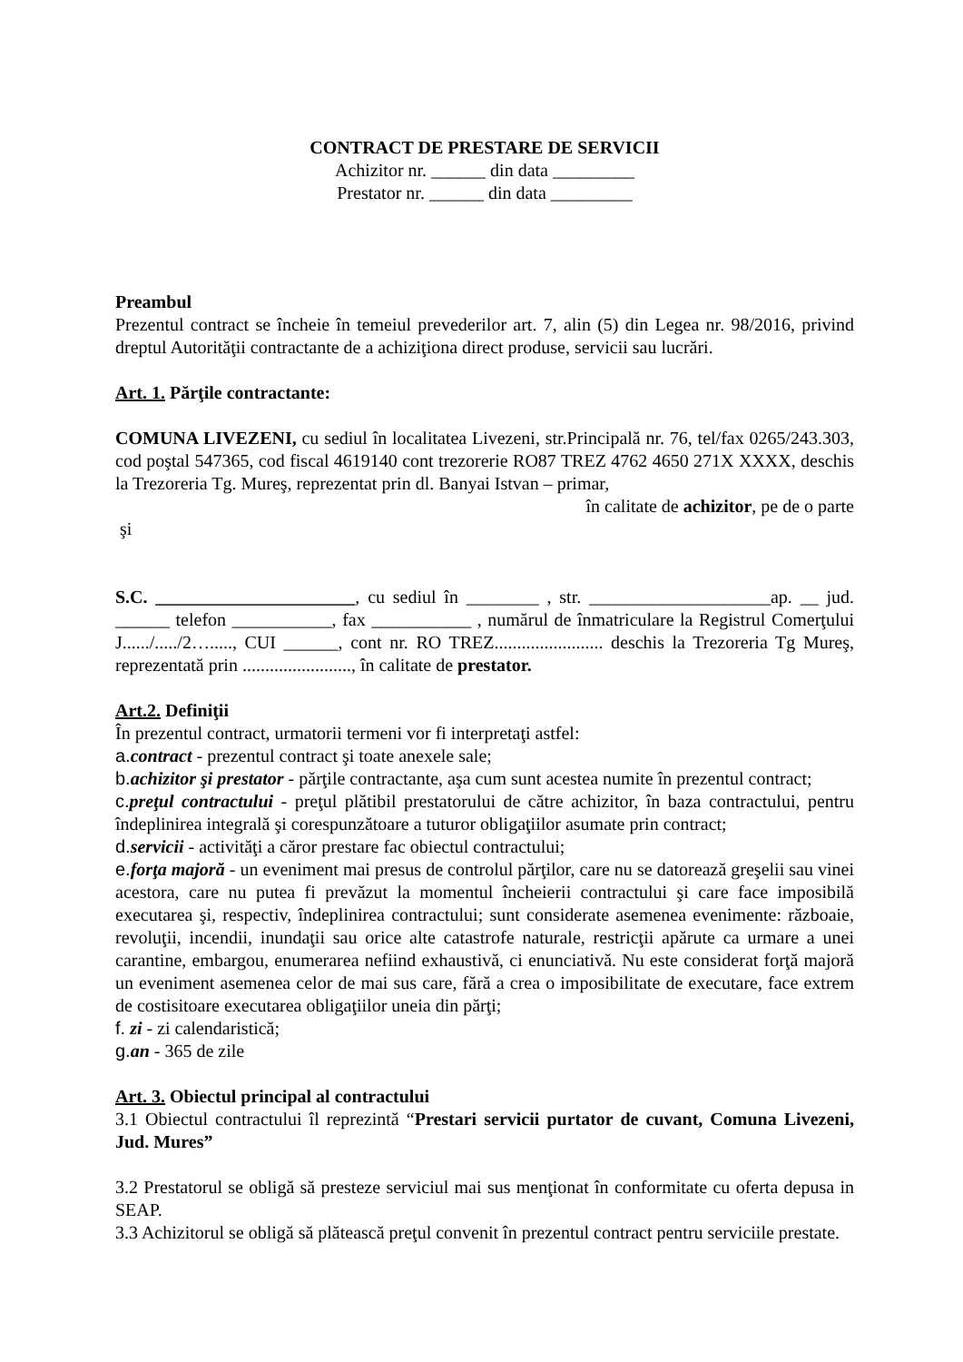CONTRACT DE PRESTARE DE SERVICII
Achizitor nr. ______ din data _________
Prestator nr. ______ din data _________
Preambul
Prezentul contract se încheie în temeiul prevederilor art. 7, alin (5) din Legea nr. 98/2016, privind dreptul Autorităţii contractante de a achiziţiona direct produse, servicii sau lucrări.
Art. 1. Părţile contractante:
COMUNA LIVEZENI, cu sediul în localitatea Livezeni, str.Principală nr. 76, tel/fax 0265/243.303, cod poştal 547365, cod fiscal 4619140 cont trezorerie RO87 TREZ 4762 4650 271X XXXX, deschis la Trezoreria Tg. Mureş, reprezentat prin dl. Banyai Istvan – primar,
în calitate de achizitor, pe de o parte
şi
S.C. ______________________, cu sediul în ________ , str. ____________________ap. __ jud. ______ telefon ___________, fax ___________ , numărul de înmatriculare la Registrul Comerţului J....../...../2…....., CUI ______, cont nr. RO TREZ........................ deschis la Trezoreria Tg Mureş, reprezentată prin ........................, în calitate de prestator.
Art.2. Definiţii
În prezentul contract, urmatorii termeni vor fi interpretaţi astfel:
a. contract - prezentul contract şi toate anexele sale;
b. achizitor şi prestator - părţile contractante, aşa cum sunt acestea numite în prezentul contract;
c. preţul contractului - preţul plătibil prestatorului de către achizitor, în baza contractului, pentru îndeplinirea integrală şi corespunzătoare a tuturor obligaţiilor asumate prin contract;
d. servicii - activităţi a căror prestare fac obiectul contractului;
e. forţa majoră - un eveniment mai presus de controlul părţilor, care nu se datorează greşelii sau vinei acestora, care nu putea fi prevăzut la momentul încheierii contractului şi care face imposibilă executarea şi, respectiv, îndeplinirea contractului; sunt considerate asemenea evenimente: războaie, revoluţii, incendii, inundaţii sau orice alte catastrofe naturale, restricţii apărute ca urmare a unei carantine, embargou, enumerarea nefiind exhaustivă, ci enunciativă. Nu este considerat forţă majoră un eveniment asemenea celor de mai sus care, fără a crea o imposibilitate de executare, face extrem de costisitoare executarea obligaţiilor uneia din părţi;
f. zi - zi calendaristică;
g. an - 365 de zile
Art. 3. Obiectul principal al contractului
3.1 Obiectul contractului îl reprezintă “Prestari servicii purtator de cuvant, Comuna Livezeni, Jud. Mures”
3.2 Prestatorul se obligă să presteze serviciul mai sus menţionat în conformitate cu oferta depusa in SEAP.
3.3 Achizitorul se obligă să plătească preţul convenit în prezentul contract pentru serviciile prestate.